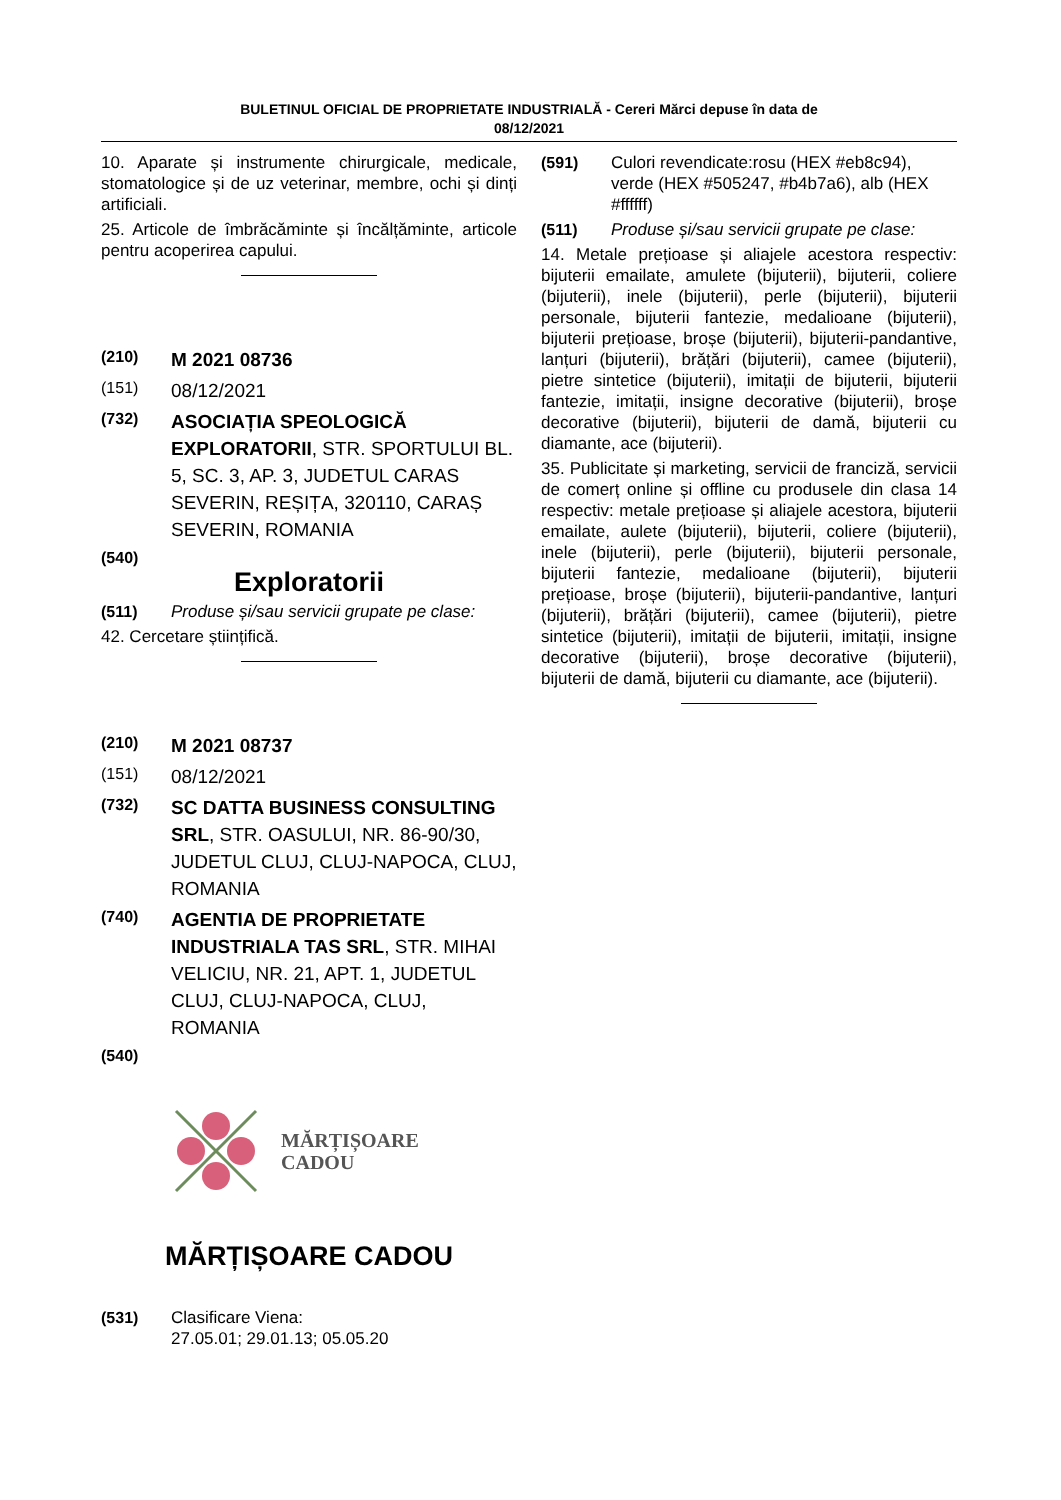BULETINUL OFICIAL DE PROPRIETATE INDUSTRIALĂ - Cereri Mărci depuse în data de
08/12/2021
10. Aparate și instrumente chirurgicale, medicale, stomatologice și de uz veterinar, membre, ochi și dinți artificiali.
25. Articole de îmbrăcăminte și încălțăminte, articole pentru acoperirea capului.
(210) M 2021 08736
(151) 08/12/2021
(732) ASOCIAȚIA SPEOLOGICĂ EXPLORATORII, STR. SPORTULUI BL. 5, SC. 3, AP. 3, JUDETUL CARAS SEVERIN, REȘIȚA, 320110, CARAȘ SEVERIN, ROMANIA
(540)
Exploratorii
(511) Produse și/sau servicii grupate pe clase:
42. Cercetare științifică.
(210) M 2021 08737
(151) 08/12/2021
(732) SC DATTA BUSINESS CONSULTING SRL, STR. OASULUI, NR. 86-90/30, JUDETUL CLUJ, CLUJ-NAPOCA, CLUJ, ROMANIA
(740) AGENTIA DE PROPRIETATE INDUSTRIALA TAS SRL, STR. MIHAI VELICIU, NR. 21, APT. 1, JUDETUL CLUJ, CLUJ-NAPOCA, CLUJ, ROMANIA
(540)
MĂRȚIȘOARE
CADOU
MĂRȚIȘOARE CADOU
(531) Clasificare Viena:
27.05.01; 29.01.13; 05.05.20
(591) Culori revendicate:rosu (HEX #eb8c94), verde (HEX #505247, #b4b7a6), alb (HEX #ffffff)
(511) Produse și/sau servicii grupate pe clase:
14. Metale prețioase și aliajele acestora respectiv: bijuterii emailate, amulete (bijuterii), bijuterii, coliere (bijuterii), inele (bijuterii), perle (bijuterii), bijuterii personale, bijuterii fantezie, medalioane (bijuterii), bijuterii prețioase, broșe (bijuterii), bijuterii-pandantive, lanțuri (bijuterii), brățări (bijuterii), camee (bijuterii), pietre sintetice (bijuterii), imitații de bijuterii, bijuterii fantezie, imitații, insigne decorative (bijuterii), broșe decorative (bijuterii), bijuterii de damă, bijuterii cu diamante, ace (bijuterii).
35. Publicitate și marketing, servicii de franciză, servicii de comerț online și offline cu produsele din clasa 14 respectiv: metale prețioase și aliajele acestora, bijuterii emailate, aulete (bijuterii), bijuterii, coliere (bijuterii), inele (bijuterii), perle (bijuterii), bijuterii personale, bijuterii fantezie, medalioane (bijuterii), bijuterii prețioase, broșe (bijuterii), bijuterii-pandantive, lanțuri (bijuterii), brățări (bijuterii), camee (bijuterii), pietre sintetice (bijuterii), imitații de bijuterii, imitații, insigne decorative (bijuterii), broșe decorative (bijuterii), bijuterii de damă, bijuterii cu diamante, ace (bijuterii).